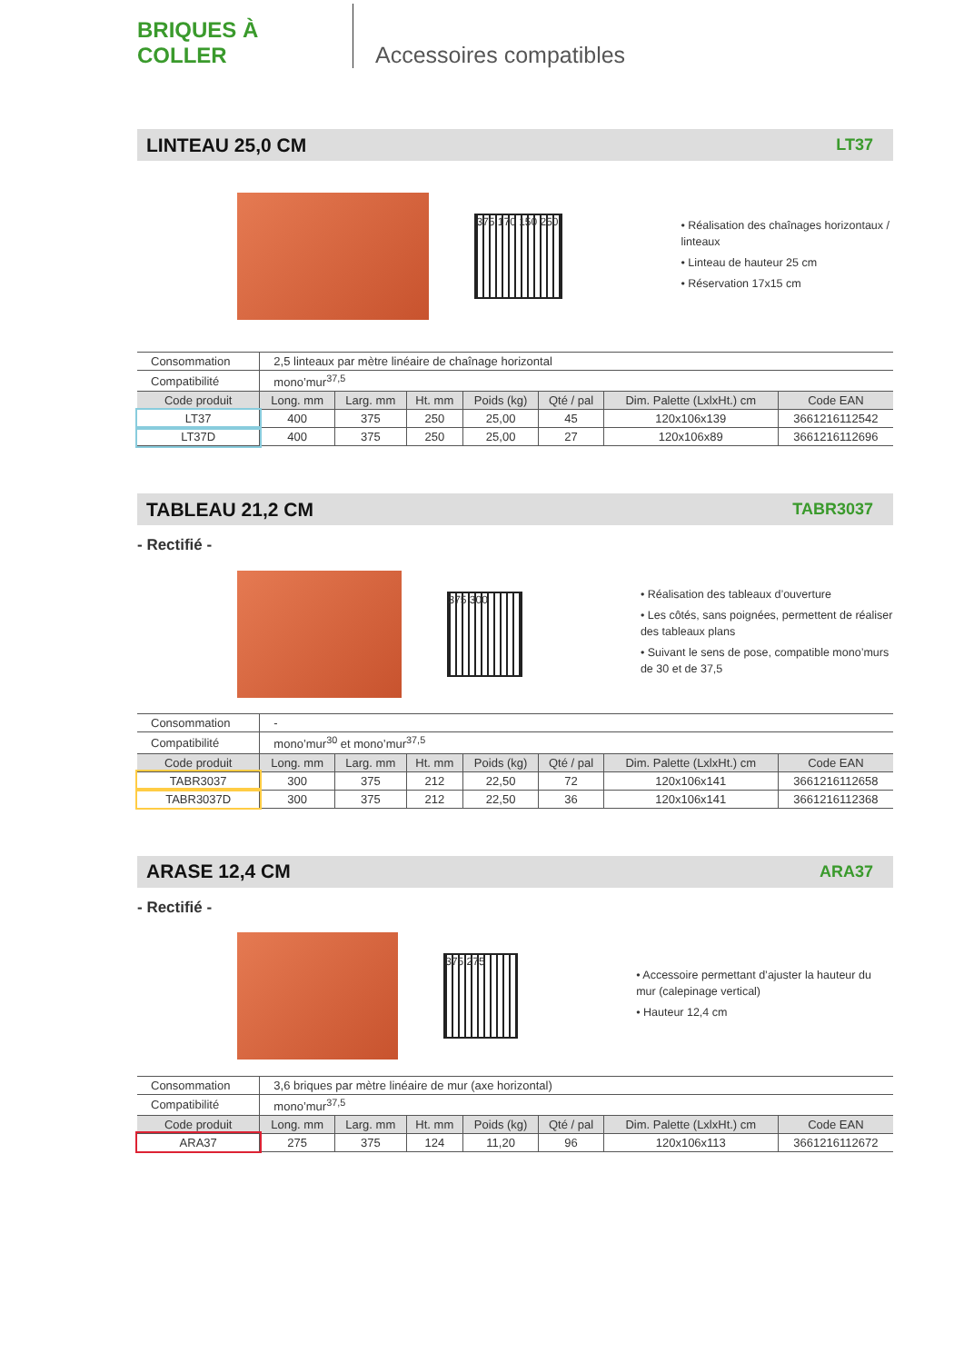BRIQUES À COLLER
Accessoires compatibles
LINTEAU 25,0 CM LT37
375 170 150 250
• Réalisation des chaînages horizontaux / linteaux
• Linteau de hauteur 25 cm
• Réservation 17x15 cm
| Consommation | 2,5 linteaux par mètre linéaire de chaînage horizontal | | | | | | |
| Compatibilité | mono’mur<sup>37,5</sup> | | | | | | |
| Code produit | Long. mm | Larg. mm | Ht. mm | Poids (kg) | Qté / pal | Dim. Palette (LxlxHt.) cm | Code EAN |
| LT37 | 400 | 375 | 250 | 25,00 | 45 | 120x106x139 | 3661216112542 |
| LT37D | 400 | 375 | 250 | 25,00 | 27 | 120x106x89 | 3661216112696 |
TABLEAU 21,2 CM TABR3037
- Rectifié -
375 300
• Réalisation des tableaux d’ouverture
• Les côtés, sans poignées, permettent de réaliser des tableaux plans
• Suivant le sens de pose, compatible mono’murs de 30 et de 37,5
| Consommation | - | | | | | | |
| Compatibilité | mono’mur<sup>30</sup> et mono’mur<sup>37,5</sup> | | | | | | |
| Code produit | Long. mm | Larg. mm | Ht. mm | Poids (kg) | Qté / pal | Dim. Palette (LxlxHt.) cm | Code EAN |
| TABR3037 | 300 | 375 | 212 | 22,50 | 72 | 120x106x141 | 3661216112658 |
| TABR3037D | 300 | 375 | 212 | 22,50 | 36 | 120x106x141 | 3661216112368 |
ARASE 12,4 CM ARA37
- Rectifié -
375 275
• Accessoire permettant d’ajuster la hauteur du mur (calepinage vertical)
• Hauteur 12,4 cm
| Consommation | 3,6 briques par mètre linéaire de mur (axe horizontal) | | | | | | |
| Compatibilité | mono’mur<sup>37,5</sup> | | | | | | |
| Code produit | Long. mm | Larg. mm | Ht. mm | Poids (kg) | Qté / pal | Dim. Palette (LxlxHt.) cm | Code EAN |
| ARA37 | 275 | 375 | 124 | 11,20 | 96 | 120x106x113 | 3661216112672 |